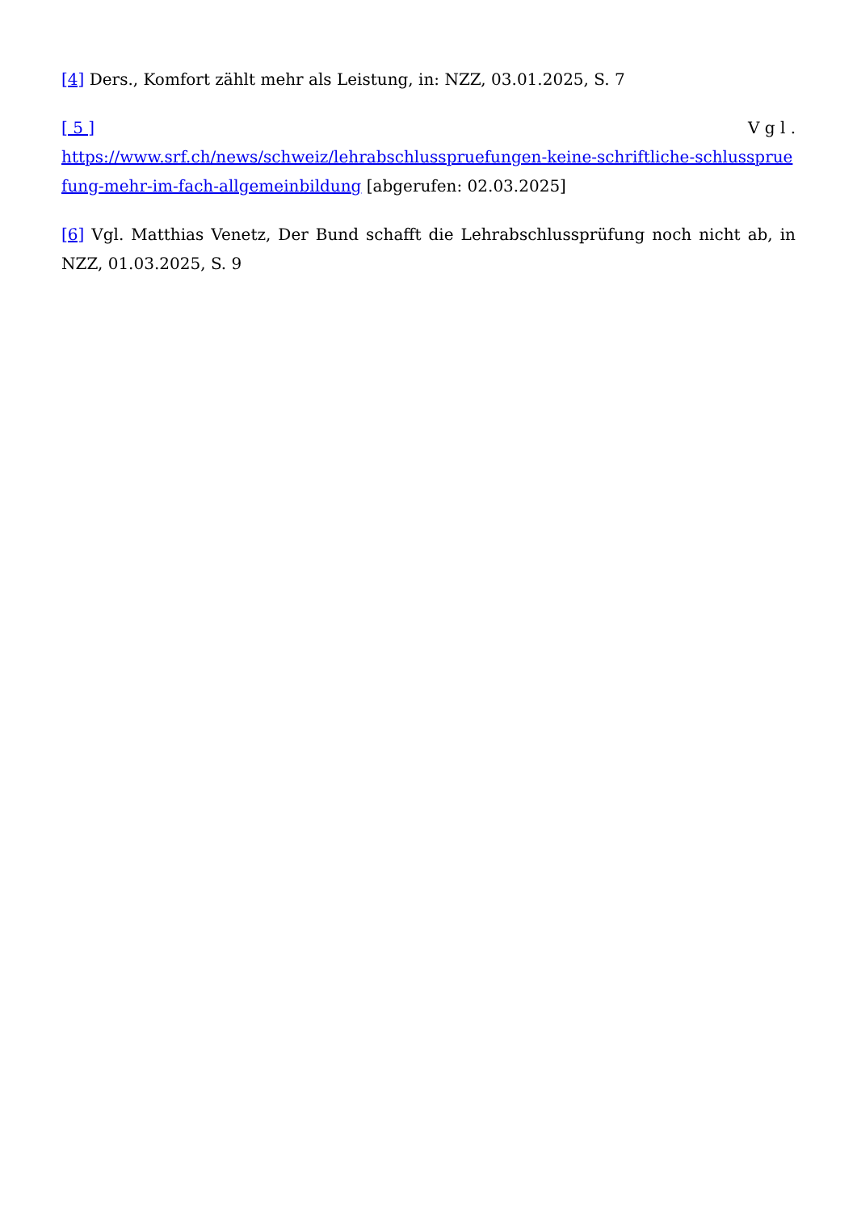[4] Ders., Komfort zählt mehr als Leistung, in: NZZ, 03.01.2025, S. 7
[ 5 ] V g l .
https://www.srf.ch/news/schweiz/lehrabschlusspruefungen-keine-schriftliche-schlusspruefung-mehr-im-fach-allgemeinbildung [abgerufen: 02.03.2025]
[6] Vgl. Matthias Venetz, Der Bund schafft die Lehrabschlussprüfung noch nicht ab, in NZZ, 01.03.2025, S. 9